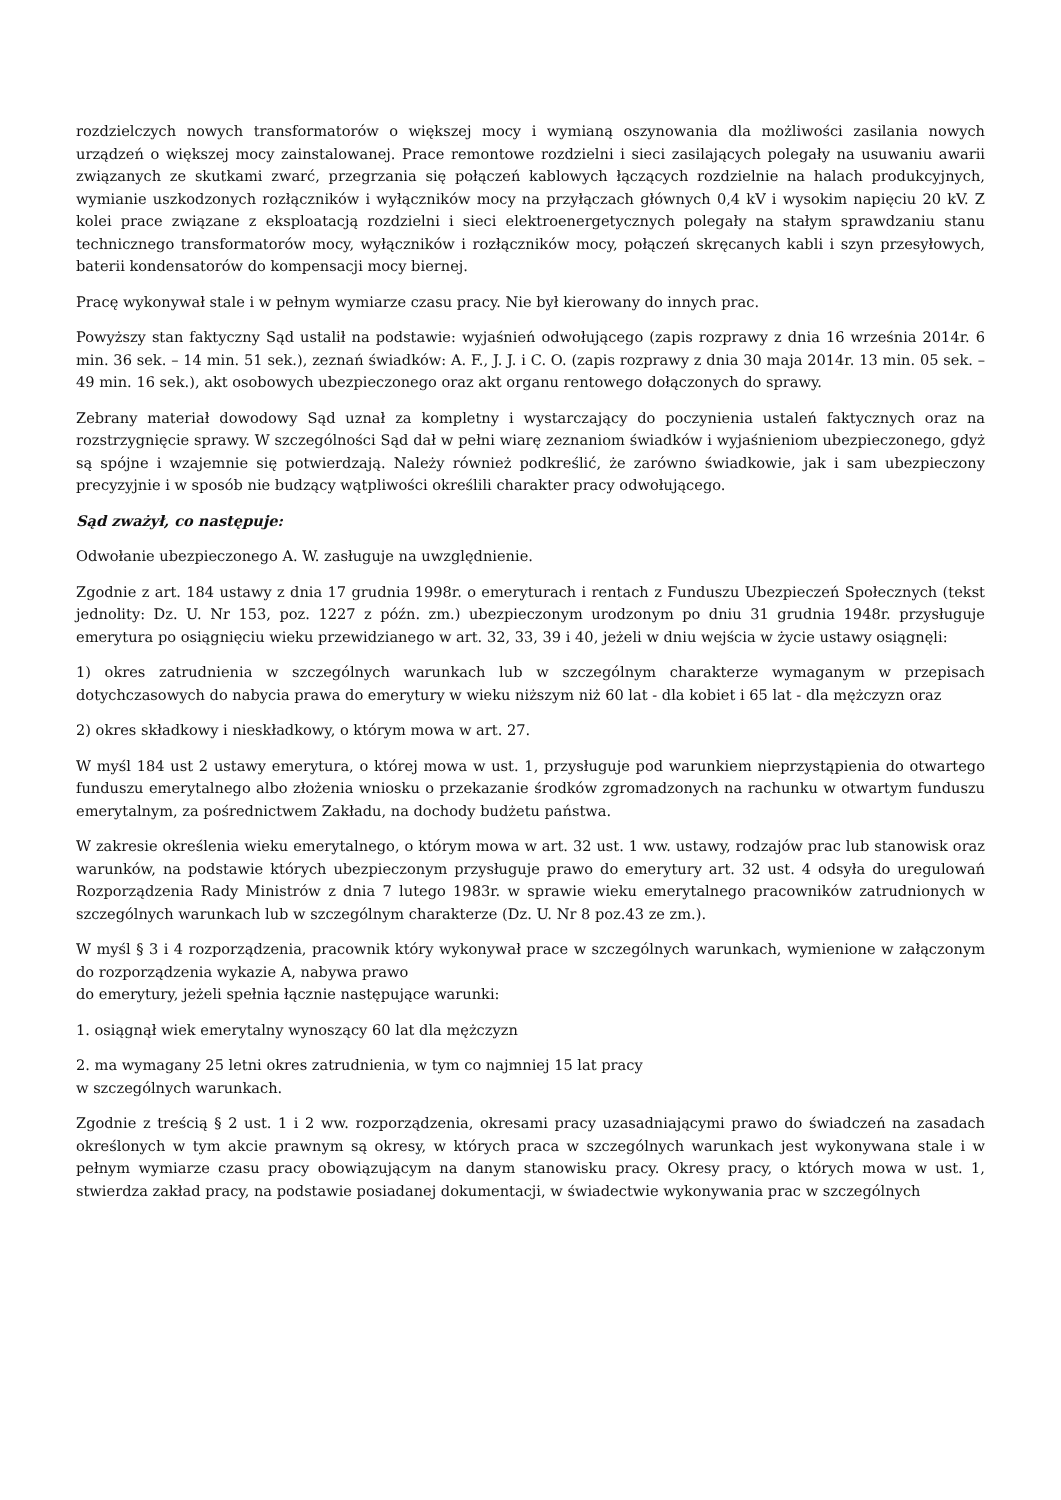rozdzielczych nowych transformatorów o większej mocy i wymianą oszynowania dla możliwości zasilania nowych urządzeń o większej mocy zainstalowanej. Prace remontowe rozdzielni i sieci zasilających polegały na usuwaniu awarii związanych ze skutkami zwarć, przegrzania się połączeń kablowych łączących rozdzielnie na halach produkcyjnych, wymianie uszkodzonych rozłączników i wyłączników mocy na przyłączach głównych 0,4 kV i wysokim napięciu 20 kV. Z kolei prace związane z eksploatacją rozdzielni i sieci elektroenergetycznych polegały na stałym sprawdzaniu stanu technicznego transformatorów mocy, wyłączników i rozłączników mocy, połączeń skręcanych kabli i szyn przesyłowych, baterii kondensatorów do kompensacji mocy biernej.
Pracę wykonywał stale i w pełnym wymiarze czasu pracy. Nie był kierowany do innych prac.
Powyższy stan faktyczny Sąd ustalił na podstawie: wyjaśnień odwołującego (zapis rozprawy z dnia 16 września 2014r. 6 min. 36 sek. – 14 min. 51 sek.), zeznań świadków: A. F., J. J. i C. O. (zapis rozprawy z dnia 30 maja 2014r. 13 min. 05 sek. – 49 min. 16 sek.), akt osobowych ubezpieczonego oraz akt organu rentowego dołączonych do sprawy.
Zebrany materiał dowodowy Sąd uznał za kompletny i wystarczający do poczynienia ustaleń faktycznych oraz na rozstrzygnięcie sprawy. W szczególności Sąd dał w pełni wiarę zeznaniom świadków i wyjaśnieniom ubezpieczonego, gdyż są spójne i wzajemnie się potwierdzają. Należy również podkreślić, że zarówno świadkowie, jak i sam ubezpieczony precyzyjnie i w sposób nie budzący wątpliwości określili charakter pracy odwołującego.
Sąd zważył, co następuje:
Odwołanie ubezpieczonego A. W. zasługuje na uwzględnienie.
Zgodnie z art. 184 ustawy z dnia 17 grudnia 1998r. o emeryturach i rentach z Funduszu Ubezpieczeń Społecznych (tekst jednolity: Dz. U. Nr 153, poz. 1227 z późn. zm.) ubezpieczonym urodzonym po dniu 31 grudnia 1948r. przysługuje emerytura po osiągnięciu wieku przewidzianego w art. 32, 33, 39 i 40, jeżeli w dniu wejścia w życie ustawy osiągnęli:
1) okres zatrudnienia w szczególnych warunkach lub w szczególnym charakterze wymaganym w przepisach dotychczasowych do nabycia prawa do emerytury w wieku niższym niż 60 lat - dla kobiet i 65 lat - dla mężczyzn oraz
2) okres składkowy i nieskładkowy, o którym mowa w art. 27.
W myśl 184 ust 2 ustawy emerytura, o której mowa w ust. 1, przysługuje pod warunkiem nieprzystąpienia do otwartego funduszu emerytalnego albo złożenia wniosku o przekazanie środków zgromadzonych na rachunku w otwartym funduszu emerytalnym, za pośrednictwem Zakładu, na dochody budżetu państwa.
W zakresie określenia wieku emerytalnego, o którym mowa w art. 32 ust. 1 ww. ustawy, rodzajów prac lub stanowisk oraz warunków, na podstawie których ubezpieczonym przysługuje prawo do emerytury art. 32 ust. 4 odsyła do uregulowań Rozporządzenia Rady Ministrów z dnia 7 lutego 1983r. w sprawie wieku emerytalnego pracowników zatrudnionych w szczególnych warunkach lub w szczególnym charakterze (Dz. U. Nr 8 poz.43 ze zm.).
W myśl § 3 i 4 rozporządzenia, pracownik który wykonywał prace w szczególnych warunkach, wymienione w załączonym do rozporządzenia wykazie A, nabywa prawo
do emerytury, jeżeli spełnia łącznie następujące warunki:
1. osiągnął wiek emerytalny wynoszący 60 lat dla mężczyzn
2. ma wymagany 25 letni okres zatrudnienia, w tym co najmniej 15 lat pracy
w szczególnych warunkach.
Zgodnie z treścią § 2 ust. 1 i 2 ww. rozporządzenia, okresami pracy uzasadniającymi prawo do świadczeń na zasadach określonych w tym akcie prawnym są okresy, w których praca w szczególnych warunkach jest wykonywana stale i w pełnym wymiarze czasu pracy obowiązującym na danym stanowisku pracy. Okresy pracy, o których mowa w ust. 1, stwierdza zakład pracy, na podstawie posiadanej dokumentacji, w świadectwie wykonywania prac w szczególnych